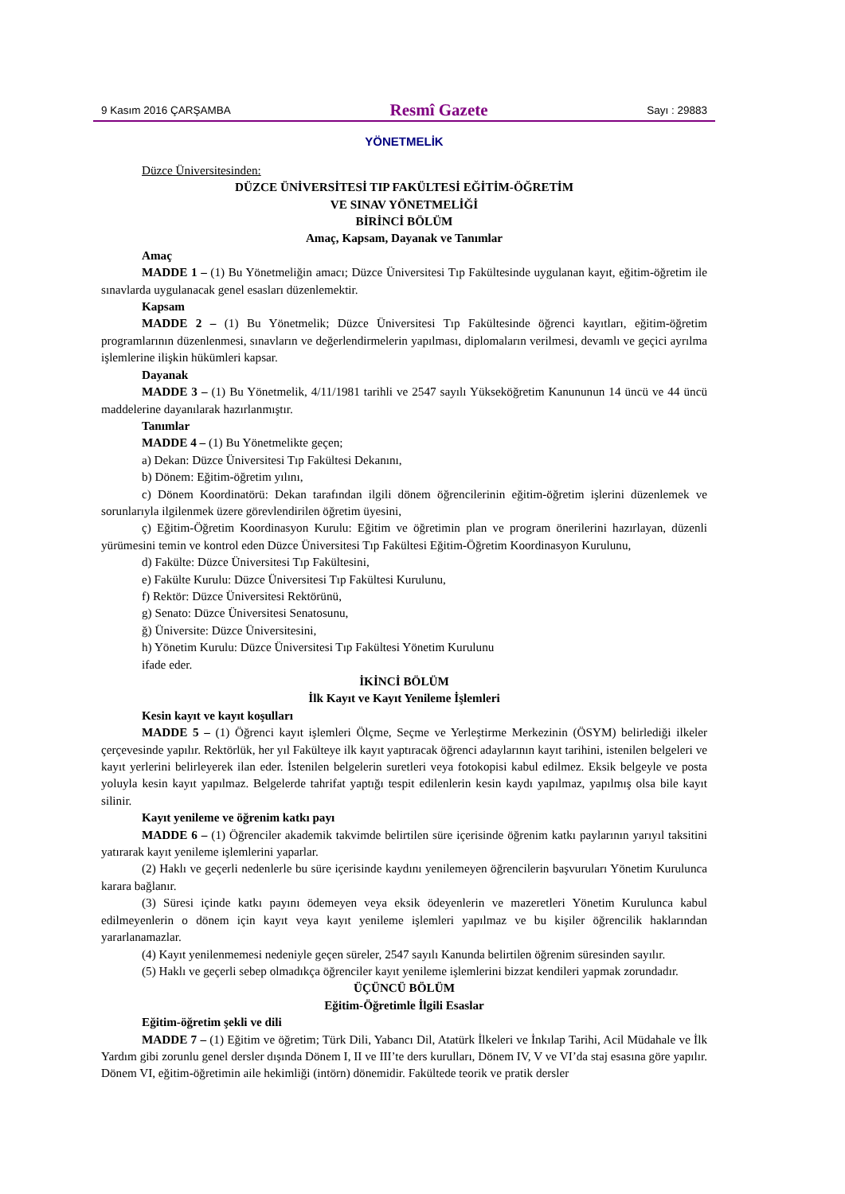9 Kasım 2016 ÇARŞAMBA Resmî Gazete Sayı : 29883
YÖNETMELİK
Düzce Üniversitesinden:
DÜZCE ÜNİVERSİTESİ TIP FAKÜLTESİ EĞİTİM-ÖĞRETİM
VE SINAV YÖNETMELİĞİ
BİRİNCİ BÖLÜM
Amaç, Kapsam, Dayanak ve Tanımlar
Amaç
MADDE 1 – (1) Bu Yönetmeliğin amacı; Düzce Üniversitesi Tıp Fakültesinde uygulanan kayıt, eğitim-öğretim ile sınavlarda uygulanacak genel esasları düzenlemektir.
Kapsam
MADDE 2 – (1) Bu Yönetmelik; Düzce Üniversitesi Tıp Fakültesinde öğrenci kayıtları, eğitim-öğretim programlarının düzenlenmesi, sınavların ve değerlendirmelerin yapılması, diplomaların verilmesi, devamlı ve geçici ayrılma işlemlerine ilişkin hükümleri kapsar.
Dayanak
MADDE 3 – (1) Bu Yönetmelik, 4/11/1981 tarihli ve 2547 sayılı Yükseköğretim Kanununun 14 üncü ve 44 üncü maddelerine dayanılarak hazırlanmıştır.
Tanımlar
MADDE 4 – (1) Bu Yönetmelikte geçen;
a) Dekan: Düzce Üniversitesi Tıp Fakültesi Dekanını,
b) Dönem: Eğitim-öğretim yılını,
c) Dönem Koordinatörü: Dekan tarafından ilgili dönem öğrencilerinin eğitim-öğretim işlerini düzenlemek ve sorunlarıyla ilgilenmek üzere görevlendirilen öğretim üyesini,
ç) Eğitim-Öğretim Koordinasyon Kurulu: Eğitim ve öğretimin plan ve program önerilerini hazırlayan, düzenli yürümesini temin ve kontrol eden Düzce Üniversitesi Tıp Fakültesi Eğitim-Öğretim Koordinasyon Kurulunu,
d) Fakülte: Düzce Üniversitesi Tıp Fakültesini,
e) Fakülte Kurulu: Düzce Üniversitesi Tıp Fakültesi Kurulunu,
f) Rektör: Düzce Üniversitesi Rektörünü,
g) Senato: Düzce Üniversitesi Senatosunu,
ğ) Üniversite: Düzce Üniversitesini,
h) Yönetim Kurulu: Düzce Üniversitesi Tıp Fakültesi Yönetim Kurulunu
ifade eder.
İKİNCİ BÖLÜM
İlk Kayıt ve Kayıt Yenileme İşlemleri
Kesin kayıt ve kayıt koşulları
MADDE 5 – (1) Öğrenci kayıt işlemleri Ölçme, Seçme ve Yerleştirme Merkezinin (ÖSYM) belirlediği ilkeler çerçevesinde yapılır. Rektörlük, her yıl Fakülteye ilk kayıt yaptıracak öğrenci adaylarının kayıt tarihini, istenilen belgeleri ve kayıt yerlerini belirleyerek ilan eder. İstenilen belgelerin suretleri veya fotokopisi kabul edilmez. Eksik belgeyle ve posta yoluyla kesin kayıt yapılmaz. Belgelerde tahrifat yaptığı tespit edilenlerin kesin kaydı yapılmaz, yapılmış olsa bile kayıt silinir.
Kayıt yenileme ve öğrenim katkı payı
MADDE 6 – (1) Öğrenciler akademik takvimde belirtilen süre içerisinde öğrenim katkı paylarının yarıyıl taksitini yatırarak kayıt yenileme işlemlerini yaparlar.
(2) Haklı ve geçerli nedenlerle bu süre içerisinde kaydını yenilemeyen öğrencilerin başvuruları Yönetim Kurulunca karara bağlanır.
(3) Süresi içinde katkı payını ödemeyen veya eksik ödeyenlerin ve mazeretleri Yönetim Kurulunca kabul edilmeyenlerin o dönem için kayıt veya kayıt yenileme işlemleri yapılmaz ve bu kişiler öğrencilik haklarından yararlanamazlar.
(4) Kayıt yenilenmemesi nedeniyle geçen süreler, 2547 sayılı Kanunda belirtilen öğrenim süresinden sayılır.
(5) Haklı ve geçerli sebep olmadıkça öğrenciler kayıt yenileme işlemlerini bizzat kendileri yapmak zorundadır.
ÜÇÜNCÜ BÖLÜM
Eğitim-Öğretimle İlgili Esaslar
Eğitim-öğretim şekli ve dili
MADDE 7 – (1) Eğitim ve öğretim; Türk Dili, Yabancı Dil, Atatürk İlkeleri ve İnkılap Tarihi, Acil Müdahale ve İlk Yardım gibi zorunlu genel dersler dışında Dönem I, II ve III’te ders kurulları, Dönem IV, V ve VI’da staj esasına göre yapılır. Dönem VI, eğitim-öğretimin aile hekimliği (intörn) dönemidir. Fakültede teorik ve pratik dersler